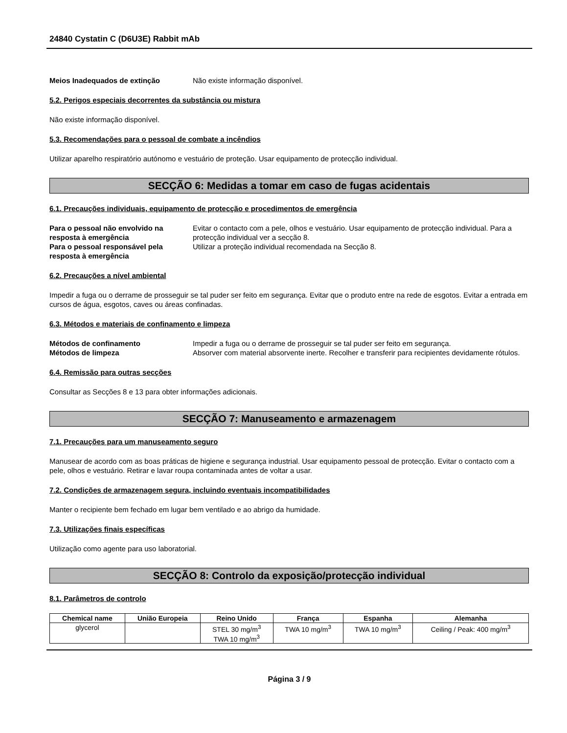24840 Cystatin C (D6U3E) Rabbit mAb
Meios Inadequados de extinção Não existe informação disponível.
5.2. Perigos especiais decorrentes da substância ou mistura
Não existe informação disponível.
5.3. Recomendações para o pessoal de combate a incêndios
Utilizar aparelho respiratório autónomo e vestuário de proteção. Usar equipamento de protecção individual.
SECÇÃO 6: Medidas a tomar em caso de fugas acidentais
6.1. Precauções individuais, equipamento de protecção e procedimentos de emergência
Para o pessoal não envolvido na resposta à emergência Evitar o contacto com a pele, olhos e vestuário. Usar equipamento de protecção individual. Para a protecção individual ver a secção 8. Para o pessoal responsável pela resposta à emergência Utilizar a proteção individual recomendada na Secção 8.
6.2. Precauções a nível ambiental
Impedir a fuga ou o derrame de prosseguir se tal puder ser feito em segurança. Evitar que o produto entre na rede de esgotos. Evitar a entrada em cursos de água, esgotos, caves ou áreas confinadas.
6.3. Métodos e materiais de confinamento e limpeza
Métodos de confinamento Impedir a fuga ou o derrame de prosseguir se tal puder ser feito em segurança. Métodos de limpeza Absorver com material absorvente inerte. Recolher e transferir para recipientes devidamente rótulos.
6.4. Remissão para outras secções
Consultar as Secções 8 e 13 para obter informações adicionais.
SECÇÃO 7: Manuseamento e armazenagem
7.1. Precauções para um manuseamento seguro
Manusear de acordo com as boas práticas de higiene e segurança industrial. Usar equipamento pessoal de protecção. Evitar o contacto com a pele, olhos e vestuário. Retirar e lavar roupa contaminada antes de voltar a usar.
7.2. Condições de armazenagem segura, incluindo eventuais incompatibilidades
Manter o recipiente bem fechado em lugar bem ventilado e ao abrigo da humidade.
7.3. Utilizações finais específicas
Utilização como agente para uso laboratorial.
SECÇÃO 8: Controlo da exposição/protecção individual
8.1. Parâmetros de controlo
| Chemical name | União Europeia | Reino Unido | França | Espanha | Alemanha |
| --- | --- | --- | --- | --- | --- |
| glycerol | | STEL 30 mg/m<sup>3</sup> TWA 10 mg/m<sup>3</sup> | TWA 10 mg/m<sup>3</sup> | TWA 10 mg/m<sup>3</sup> | Ceiling / Peak: 400 mg/m<sup>3</sup> |
Página 3 / 9